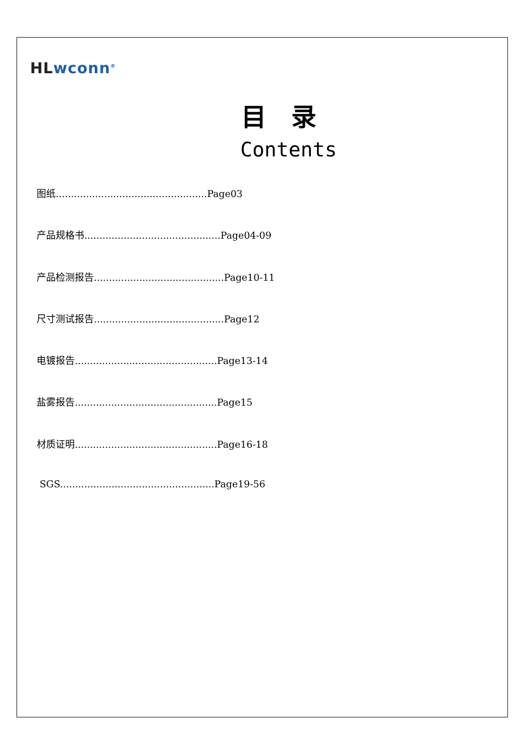HL wconn<sup>®</sup>
目录
Contents
图纸..................................................Page03
产品规格书.............................................Page04-09
产品检测报告...........................................Page10-11
尺寸测试报告...........................................Page12
电镀报告...............................................Page13-14
盐雾报告...............................................Page15
材质证明...............................................Page16-18
SGS...................................................Page19-56